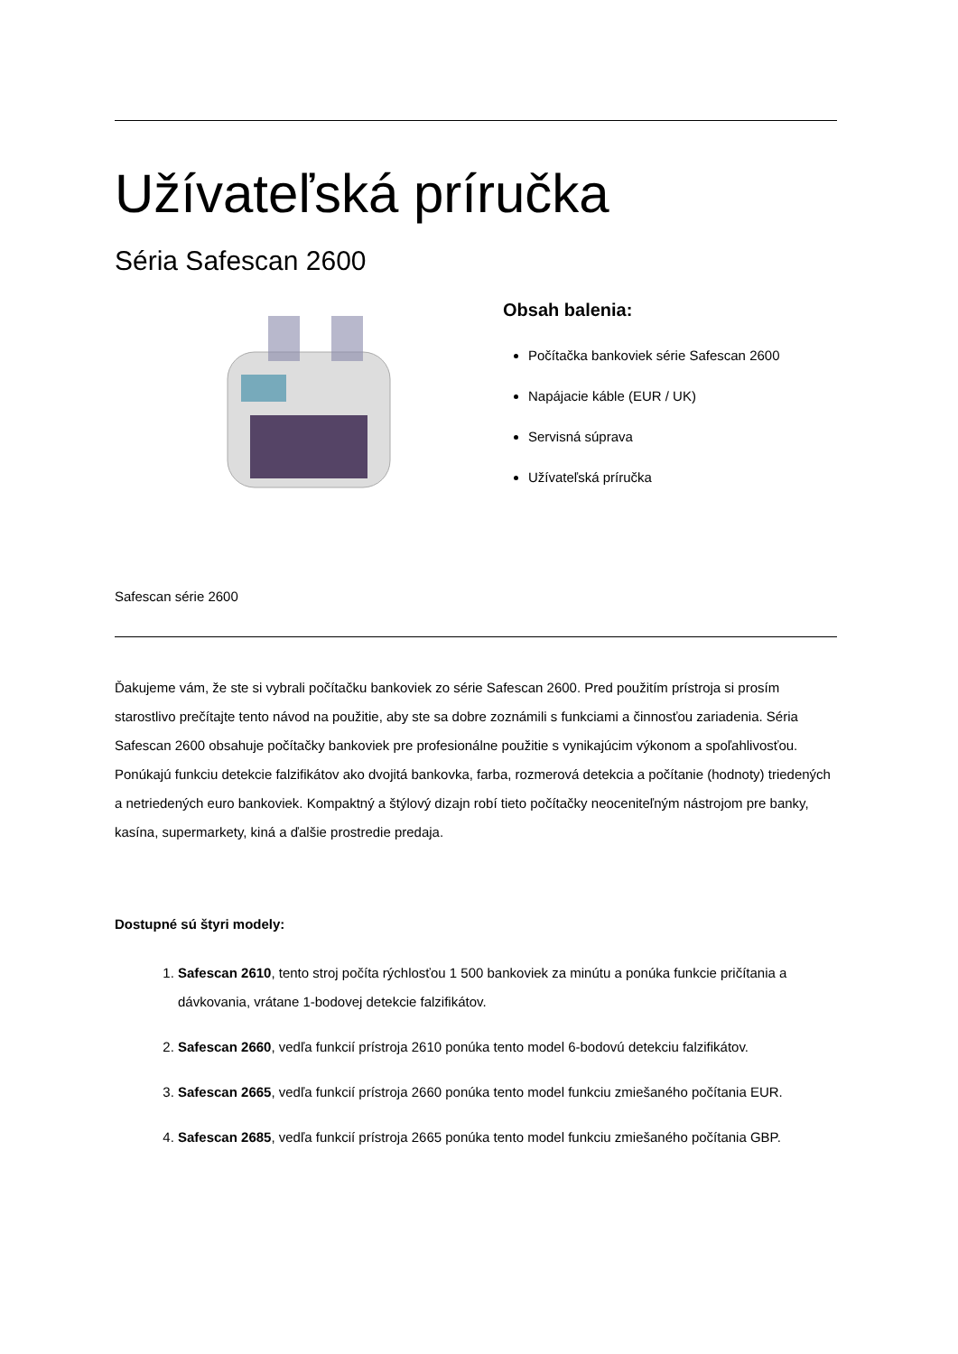Užívateľská príručka
Séria Safescan 2600
Obsah balenia:
Počítačka bankoviek série Safescan 2600
Napájacie káble (EUR / UK)
Servisná súprava
Užívateľská príručka
Safescan série 2600
Ďakujeme vám, že ste si vybrali počítačku bankoviek zo série Safescan 2600. Pred použitím prístroja si prosím starostlivo prečítajte tento návod na použitie, aby ste sa dobre zoznámili s funkciami a činnosťou zariadenia. Séria Safescan 2600 obsahuje počítačky bankoviek pre profesionálne použitie s vynikajúcim výkonom a spoľahlivosťou. Ponúkajú funkciu detekcie falzifikátov ako dvojitá bankovka, farba, rozmerová detekcia a počítanie (hodnoty) triedených a netriedených euro bankoviek. Kompaktný a štýlový dizajn robí tieto počítačky neoceniteľným nástrojom pre banky, kasína, supermarkety, kiná a ďalšie prostredie predaja.
Dostupné sú štyri modely:
1. Safescan 2610, tento stroj počíta rýchlosťou 1 500 bankoviek za minútu a ponúka funkcie pričítania a dávkovania, vrátane 1-bodovej detekcie falzifikátov.
2. Safescan 2660, vedľa funkcií prístroja 2610 ponúka tento model 6-bodovú detekciu falzifikátov.
3. Safescan 2665, vedľa funkcií prístroja 2660 ponúka tento model funkciu zmiešaného počítania EUR.
4. Safescan 2685, vedľa funkcií prístroja 2665 ponúka tento model funkciu zmiešaného počítania GBP.